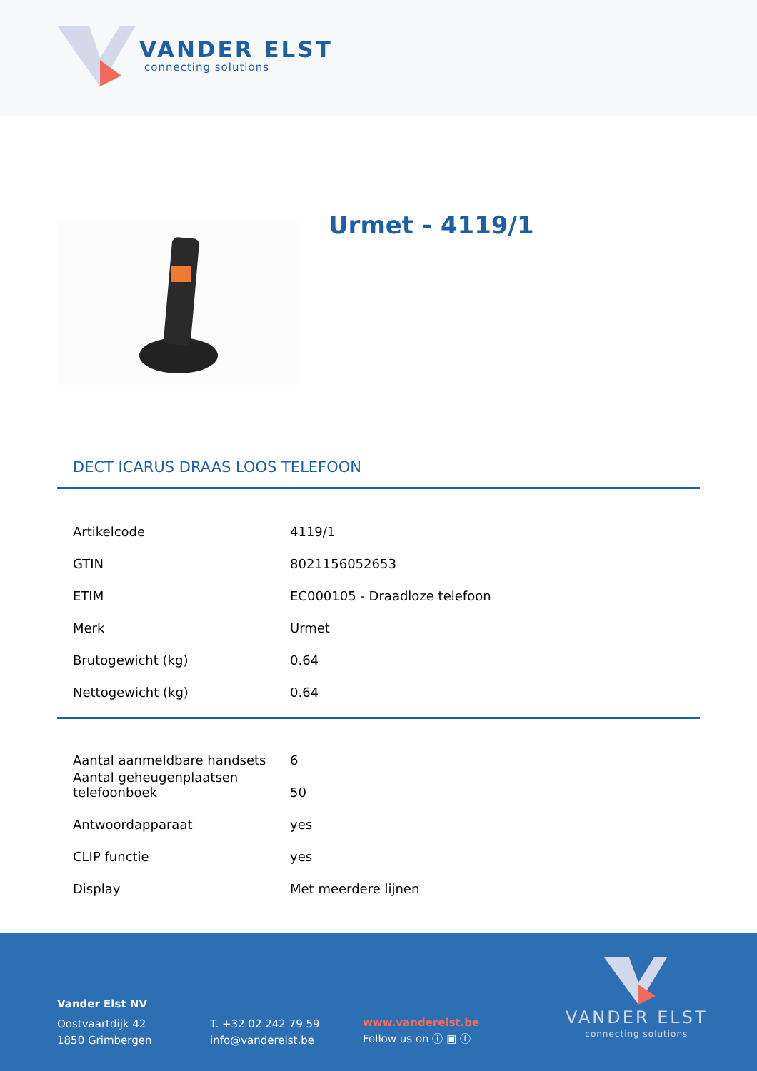VANDER ELST
connecting solutions
Urmet - 4119/1
DECT ICARUS DRAAS LOOS TELEFOON
| Artikelcode | 4119/1 |
| GTIN | 8021156052653 |
| ETIM | EC000105 - Draadloze telefoon |
| Merk | Urmet |
| Brutogewicht (kg) | 0.64 |
| Nettogewicht (kg) | 0.64 |
| Aantal aanmeldbare handsets | 6 |
| Aantal geheugenplaatsen telefoonboek | 50 |
| Antwoordapparaat | yes |
| CLIP functie | yes |
| Display | Met meerdere lijnen |
Vander Elst NV
Oostvaartdijk 42
1850 Grimbergen
T. +32 02 242 79 59
info@vanderelst.be
www.vanderelst.be
Follow us on ⓘ ▣ ⓕ
VANDER ELST
connecting solutions